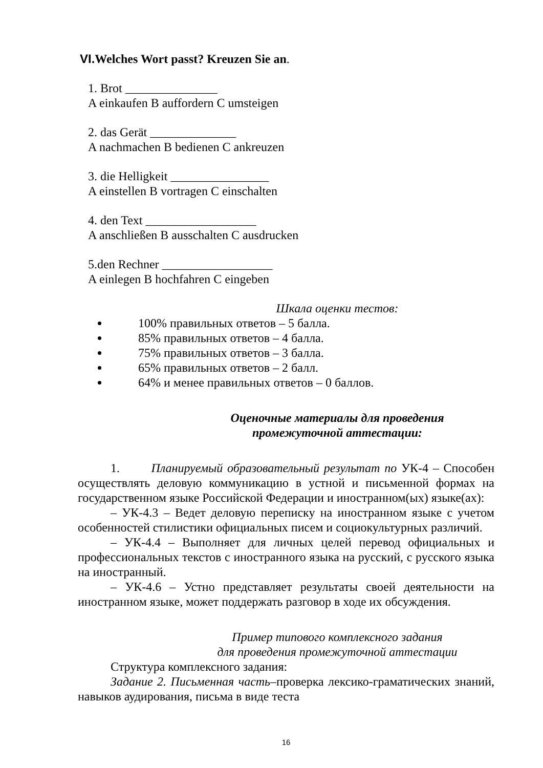VI. Welches Wort passt? Kreuzen Sie an.
1. Brot _______________
A einkaufen B auffordern C umsteigen
2. das Gerät ______________
A nachmachen B bedienen C ankreuzen
3. die Helligkeit ________________
A einstellen B vortragen C einschalten
4. den Text __________________
A anschließen B ausschalten C ausdrucken
5.den Rechner __________________
A einlegen B hochfahren C eingeben
Шкала оценки тестов:
100% правильных ответов – 5 балла.
85% правильных ответов – 4 балла.
75% правильных ответов – 3 балла.
65% правильных ответов – 2 балл.
64% и менее правильных ответов – 0 баллов.
Оценочные материалы для проведения
промежуточной аттестации:
1. Планируемый образовательный результат по УК-4 – Способен осуществлять деловую коммуникацию в устной и письменной формах на государственном языке Российской Федерации и иностранном(ых) языке(ах):
– УК-4.3 – Ведет деловую переписку на иностранном языке с учетом особенностей стилистики официальных писем и социокультурных различий.
– УК-4.4 – Выполняет для личных целей перевод официальных и профессиональных текстов с иностранного языка на русский, с русского языка на иностранный.
– УК-4.6 – Устно представляет результаты своей деятельности на иностранном языке, может поддержать разговор в ходе их обсуждения.
Пример типового комплексного задания
для проведения промежуточной аттестации
Структура комплексного задания:
Задание 2. Письменная часть–проверка лексико-граматических знаний, навыков аудирования, письма в виде теста
16